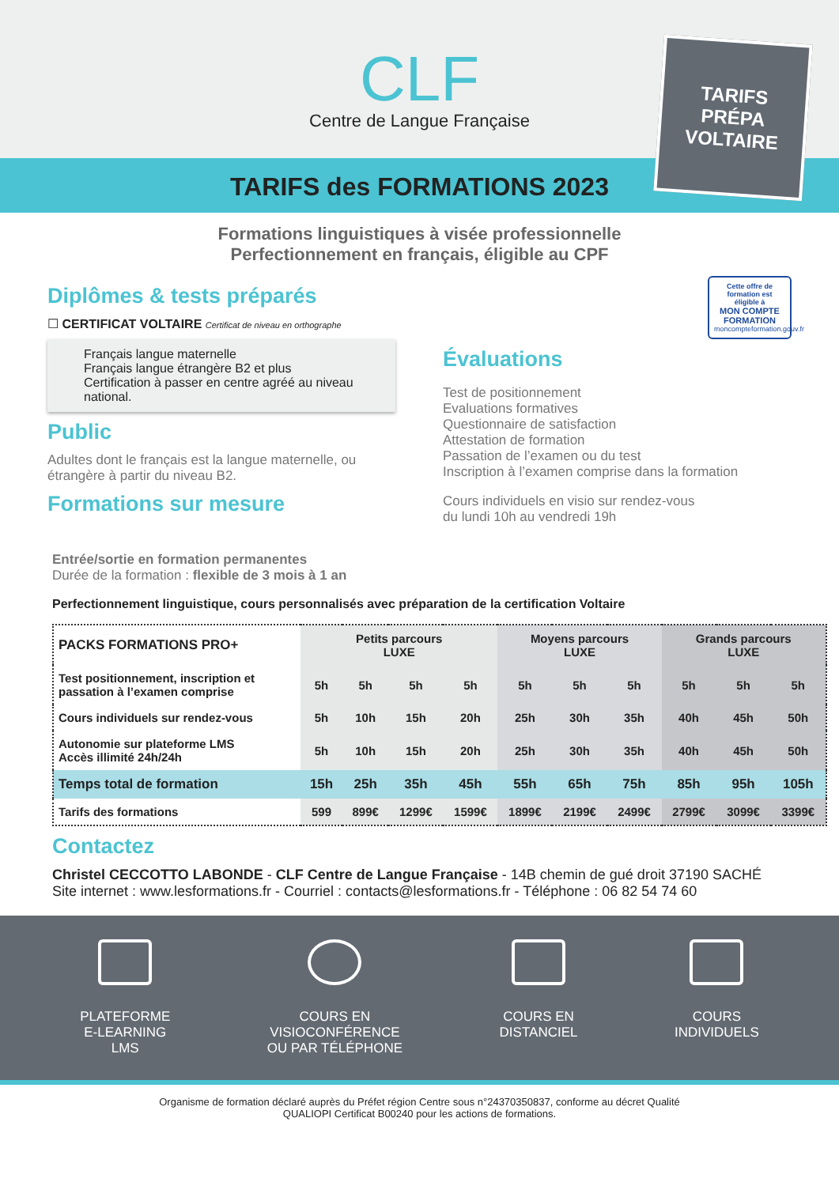CLF
Centre de Langue Française
TARIFS
PRÉPA
VOLTAIRE
TARIFS des FORMATIONS 2023
Formations linguistiques à visée professionnelle
Perfectionnement en français, éligible au CPF
Diplômes & tests préparés
☐ CERTIFICAT VOLTAIRE Certificat de niveau en orthographe
Français langue maternelle
Français langue étrangère B2 et plus
Certification à passer en centre agréé au niveau national.
Public
Adultes dont le français est la langue maternelle, ou étrangère à partir du niveau B2.
Formations sur mesure
Cette offre de formation est éligible à
MON COMPTE FORMATION
moncompteformation.gouv.fr
Évaluations
Test de positionnement
Evaluations formatives
Questionnaire de satisfaction
Attestation de formation
Passation de l’examen ou du test
Inscription à l’examen comprise dans la formation
Cours individuels en visio sur rendez-vous
du lundi 10h au vendredi 19h
Entrée/sortie en formation permanentes
Durée de la formation : flexible de 3 mois à 1 an
Perfectionnement linguistique, cours personnalisés avec préparation de la certification Voltaire
| PACKS FORMATIONS PRO+ | Petits parcours LUXE | | | | Moyens parcours LUXE | | | Grands parcours LUXE | | |
| Test positionnement, inscription et passation à l’examen comprise | 5h | 5h | 5h | 5h | 5h | 5h | 5h | 5h | 5h | 5h |
| Cours individuels sur rendez-vous | 5h | 10h | 15h | 20h | 25h | 30h | 35h | 40h | 45h | 50h |
| Autonomie sur plateforme LMS Accès illimité 24h/24h | 5h | 10h | 15h | 20h | 25h | 30h | 35h | 40h | 45h | 50h |
| Temps total de formation | 15h | 25h | 35h | 45h | 55h | 65h | 75h | 85h | 95h | 105h |
| Tarifs des formations | 599 | 899€ | 1299€ | 1599€ | 1899€ | 2199€ | 2499€ | 2799€ | 3099€ | 3399€ |
Contactez
Christel CECCOTTO LABONDE - CLF Centre de Langue Française - 14B chemin de gué droit 37190 SACHÉ
Site internet : www.lesformations.fr - Courriel : contacts@lesformations.fr - Téléphone : 06 82 54 74 60
PLATEFORME
E-LEARNING
LMS
COURS EN
VISIOCONFÉRENCE
OU PAR TÉLÉPHONE
COURS EN
DISTANCIEL
COURS
INDIVIDUELS
Organisme de formation déclaré auprès du Préfet région Centre sous n°24370350837, conforme au décret Qualité
QUALIOPI Certificat B00240 pour les actions de formations.